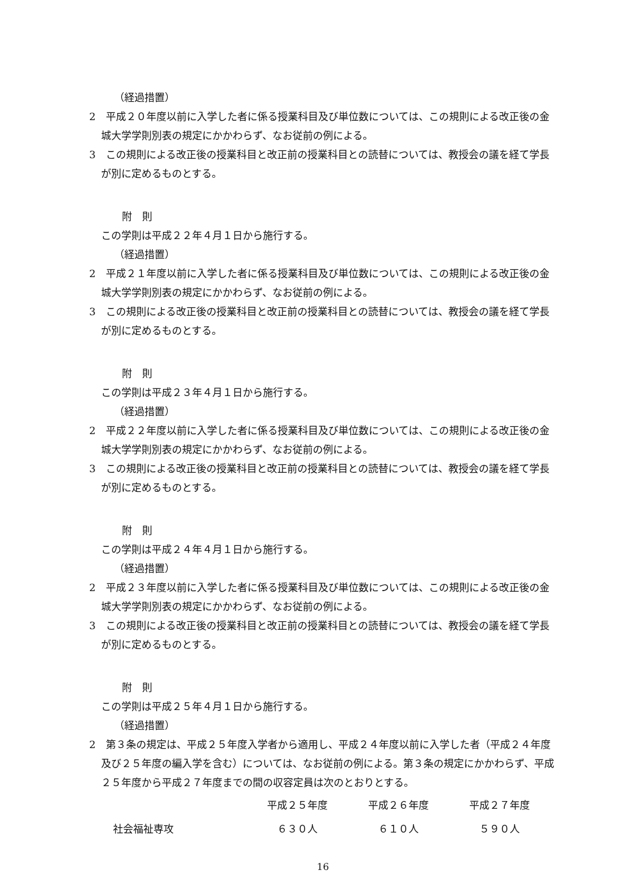（経過措置）
2　平成２０年度以前に入学した者に係る授業科目及び単位数については、この規則による改正後の金城大学学則別表の規定にかかわらず、なお従前の例による。
3　この規則による改正後の授業科目と改正前の授業科目との読替については、教授会の議を経て学長が別に定めるものとする。
附　則
この学則は平成２２年４月１日から施行する。
（経過措置）
2　平成２１年度以前に入学した者に係る授業科目及び単位数については、この規則による改正後の金城大学学則別表の規定にかかわらず、なお従前の例による。
3　この規則による改正後の授業科目と改正前の授業科目との読替については、教授会の議を経て学長が別に定めるものとする。
附　則
この学則は平成２３年４月１日から施行する。
（経過措置）
2　平成２２年度以前に入学した者に係る授業科目及び単位数については、この規則による改正後の金城大学学則別表の規定にかかわらず、なお従前の例による。
3　この規則による改正後の授業科目と改正前の授業科目との読替については、教授会の議を経て学長が別に定めるものとする。
附　則
この学則は平成２４年４月１日から施行する。
（経過措置）
2　平成２３年度以前に入学した者に係る授業科目及び単位数については、この規則による改正後の金城大学学則別表の規定にかかわらず、なお従前の例による。
3　この規則による改正後の授業科目と改正前の授業科目との読替については、教授会の議を経て学長が別に定めるものとする。
附　則
この学則は平成２５年４月１日から施行する。
（経過措置）
2　第３条の規定は、平成２５年度入学者から適用し、平成２４年度以前に入学した者（平成２４年度及び２５年度の編入学を含む）については、なお従前の例による。第３条の規定にかかわらず、平成２５年度から平成２７年度までの間の収容定員は次のとおりとする。
| | 平成２５年度 | 平成２６年度 | 平成２７年度 |
| --- | --- | --- | --- |
| 社会福祉専攻 | ６３０人 | ６１０人 | ５９０人 |
16